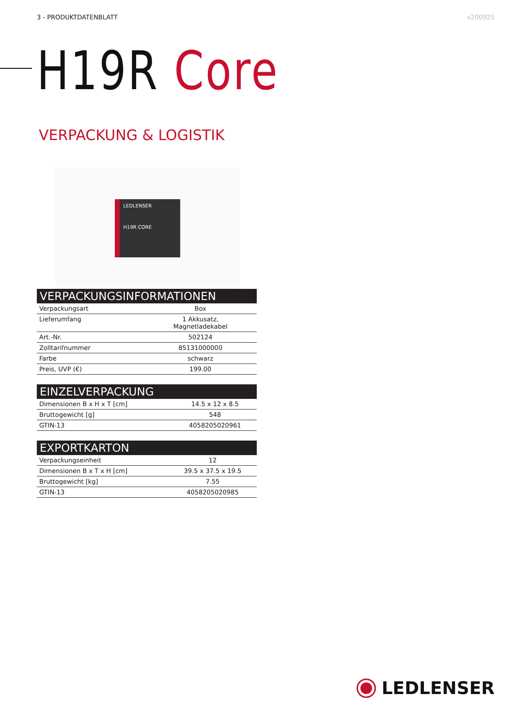3 - PRODUKTDATENBLATT v200925
H19R Core
VERPACKUNG & LOGISTIK
LEDLENSER
H19R CORE
| VERPACKUNGSINFORMATIONEN | |
| --- | --- |
| Verpackungsart | Box |
| Lieferumfang | 1 Akkusatz, Magnetladekabel |
| Art.-Nr. | 502124 |
| Zolltarifnummer | 85131000000 |
| Farbe | schwarz |
| Preis, UVP (€) | 199.00 |
| EINZELVERPACKUNG | |
| --- | --- |
| Dimensionen B x H x T [cm] | 14.5 x 12 x 8.5 |
| Bruttogewicht [g] | 548 |
| GTIN-13 | 4058205020961 |
| EXPORTKARTON | |
| --- | --- |
| Verpackungseinheit | 12 |
| Dimensionen B x T x H [cm] | 39.5 x 37.5 x 19.5 |
| Bruttogewicht [kg] | 7.55 |
| GTIN-13 | 4058205020985 |
LEDLENSER